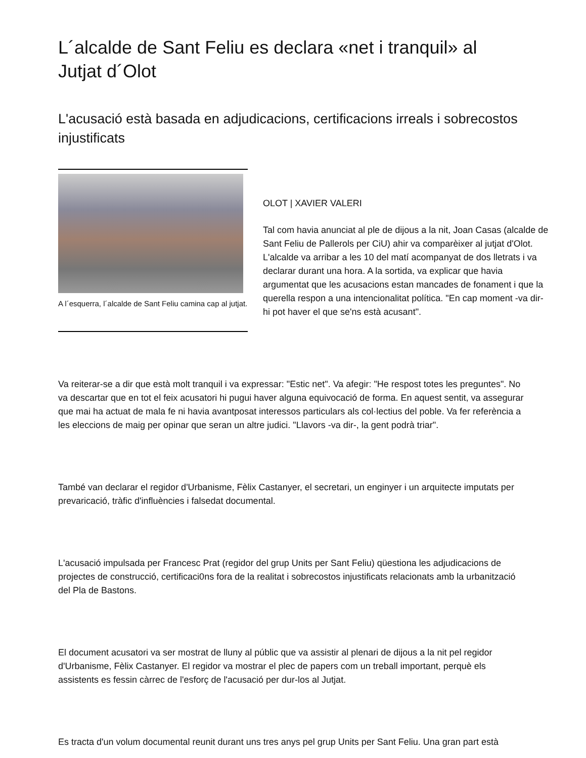L´alcalde de Sant Feliu es declara «net i tranquil» al Jutjat d´Olot
L'acusació està basada en adjudicacions, certificacions irreals i sobrecostos injustificats
A l´esquerra, l´alcalde de Sant Feliu camina cap al jutjat.
OLOT | XAVIER VALERI
Tal com havia anunciat al ple de dijous a la nit, Joan Casas (alcalde de Sant Feliu de Pallerols per CiU) ahir va comparèixer al jutjat d'Olot. L'alcalde va arribar a les 10 del matí acompanyat de dos lletrats i va declarar durant una hora. A la sortida, va explicar que havia argumentat que les acusacions estan mancades de fonament i que la querella respon a una intencionalitat política. "En cap moment -va dir- hi pot haver el que se'ns està acusant".
Va reiterar-se a dir que està molt tranquil i va expressar: "Estic net". Va afegir: "He respost totes les preguntes". No va descartar que en tot el feix acusatori hi pugui haver alguna equivocació de forma. En aquest sentit, va assegurar que mai ha actuat de mala fe ni havia avantposat interessos particulars als col·lectius del poble. Va fer referència a les eleccions de maig per opinar que seran un altre judici. "Llavors -va dir-, la gent podrà triar".
També van declarar el regidor d'Urbanisme, Fèlix Castanyer, el secretari, un enginyer i un arquitecte imputats per prevaricació, tràfic d'influències i falsedat documental.
L'acusació impulsada per Francesc Prat (regidor del grup Units per Sant Feliu) qüestiona les adjudicacions de projectes de construcció, certificaci0ns fora de la realitat i sobrecostos injustificats relacionats amb la urbanització del Pla de Bastons.
El document acusatori va ser mostrat de lluny al públic que va assistir al plenari de dijous a la nit pel regidor d'Urbanisme, Fèlix Castanyer. El regidor va mostrar el plec de papers com un treball important, perquè els assistents es fessin càrrec de l'esforç de l'acusació per dur-los al Jutjat.
Es tracta d'un volum documental reunit durant uns tres anys pel grup Units per Sant Feliu. Una gran part està